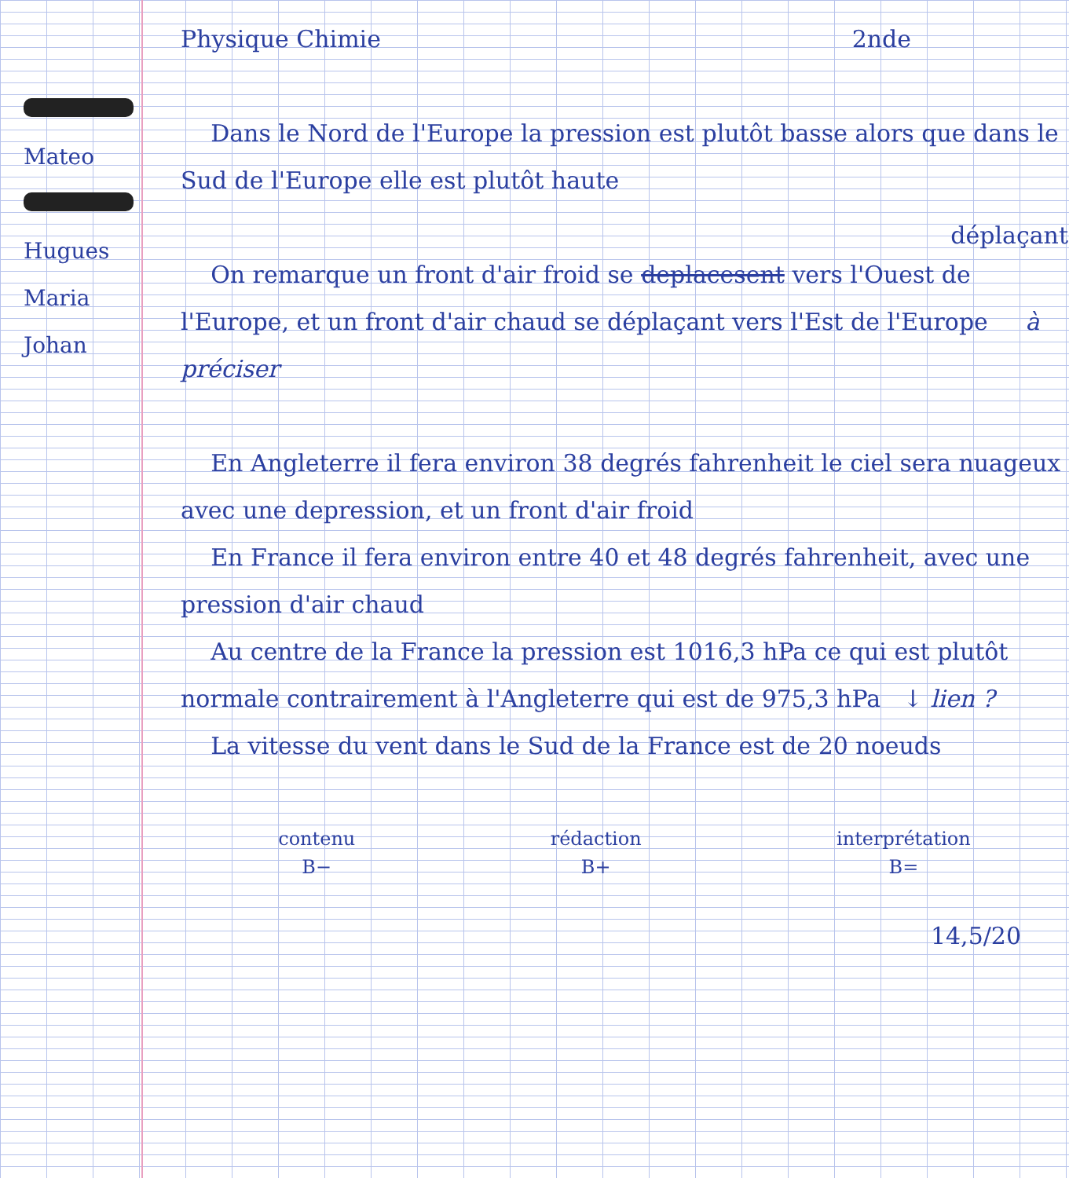Mateo
Hugues
Maria
Johan
Physique Chimie 2nde
Dans le Nord de l'Europe la pression est plutôt basse alors que dans le Sud de l'Europe elle est plutôt haute
déplaçant
On remarque un front d'air froid se deplacesent vers l'Ouest de l'Europe, et un front d'air chaud se déplaçant vers l'Est de l'Europe à préciser
En Angleterre il fera environ 38 degrés fahrenheit le ciel sera nuageux avec une depression, et un front d'air froid
En France il fera environ entre 40 et 48 degrés fahrenheit, avec une pression d'air chaud
Au centre de la France la pression est 1016,3 hPa ce qui est plutôt normale contrairement à l'Angleterre qui est de 975,3 hPa ↓ lien ?
La vitesse du vent dans le Sud de la France est de 20 noeuds
contenu
B−
rédaction
B+
interprétation
B=
14,5/20